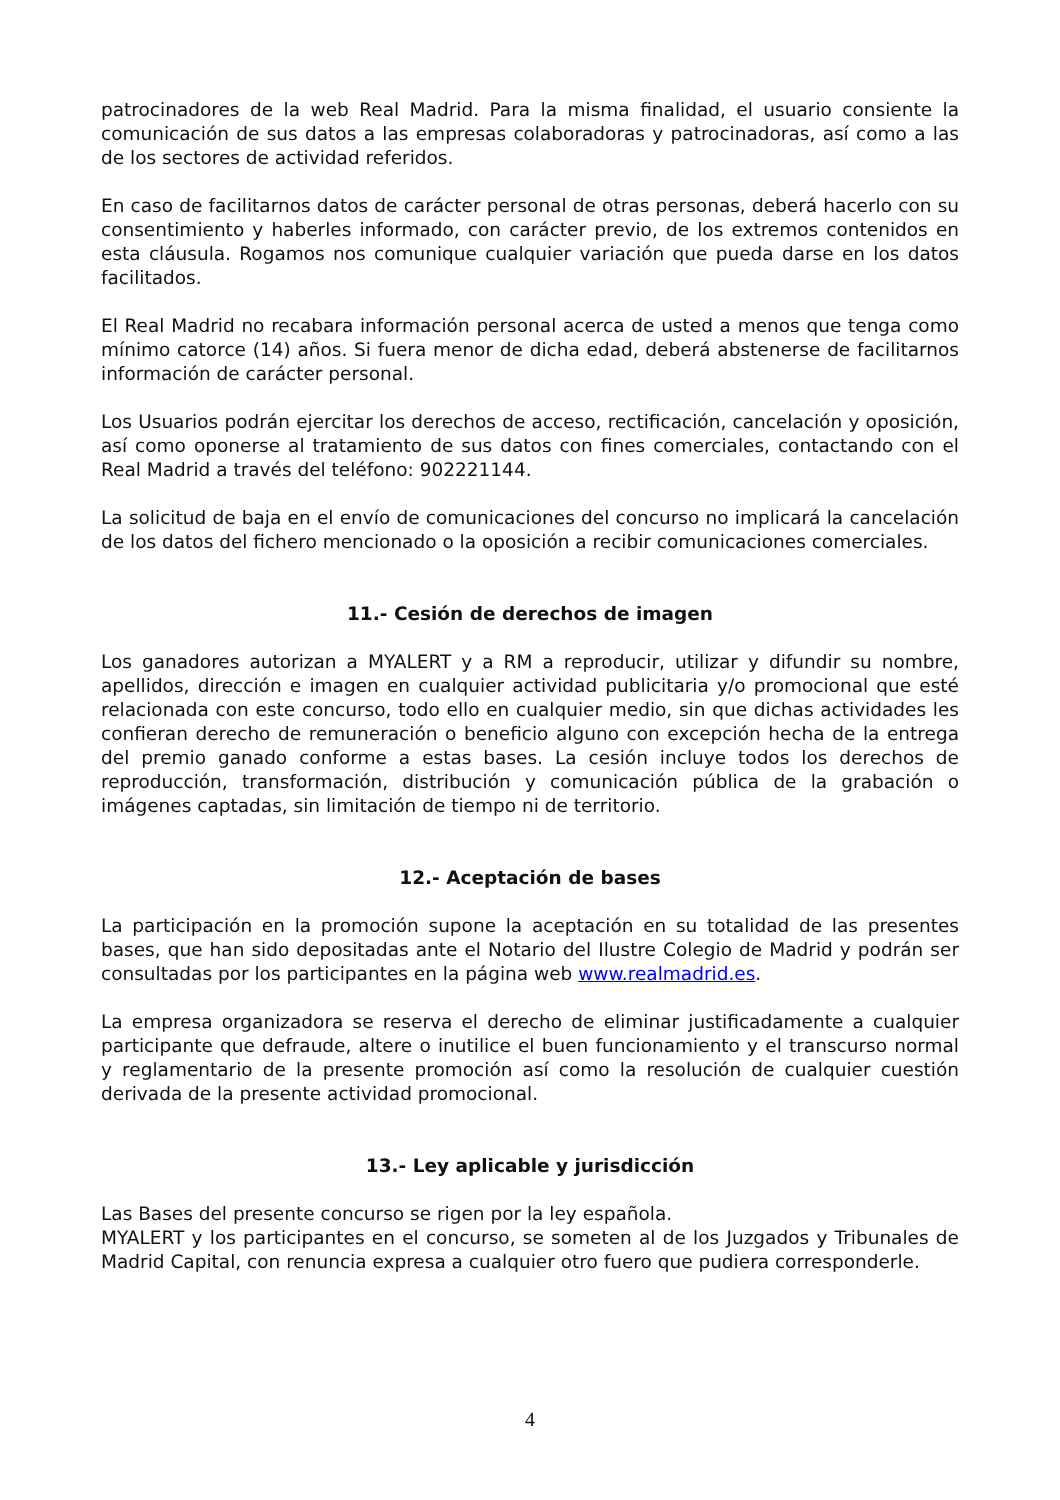patrocinadores de la web Real Madrid. Para la misma finalidad, el usuario consiente la comunicación de sus datos a las empresas colaboradoras y patrocinadoras, así como a las de los sectores de actividad referidos.
En caso de facilitarnos datos de carácter personal de otras personas, deberá hacerlo con su consentimiento y haberles informado, con carácter previo, de los extremos contenidos en esta cláusula. Rogamos nos comunique cualquier variación que pueda darse en los datos facilitados.
El Real Madrid no recabara información personal acerca de usted a menos que tenga como mínimo catorce (14) años. Si fuera menor de dicha edad, deberá abstenerse de facilitarnos información de carácter personal.
Los Usuarios podrán ejercitar los derechos de acceso, rectificación, cancelación y oposición, así como oponerse al tratamiento de sus datos con fines comerciales, contactando con el Real Madrid a través del teléfono: 902221144.
La solicitud de baja en el envío de comunicaciones del concurso no implicará la cancelación de los datos del fichero mencionado o la oposición a recibir comunicaciones comerciales.
11.- Cesión de derechos de imagen
Los ganadores autorizan a MYALERT y a RM a reproducir, utilizar y difundir su nombre, apellidos, dirección e imagen en cualquier actividad publicitaria y/o promocional que esté relacionada con este concurso, todo ello en cualquier medio, sin que dichas actividades les confieran derecho de remuneración o beneficio alguno con excepción hecha de la entrega del premio ganado conforme a estas bases. La cesión incluye todos los derechos de reproducción, transformación, distribución y comunicación pública de la grabación o imágenes captadas, sin limitación de tiempo ni de territorio.
12.- Aceptación de bases
La participación en la promoción supone la aceptación en su totalidad de las presentes bases, que han sido depositadas ante el Notario del Ilustre Colegio de Madrid y podrán ser consultadas por los participantes en la página web www.realmadrid.es.
La empresa organizadora se reserva el derecho de eliminar justificadamente a cualquier participante que defraude, altere o inutilice el buen funcionamiento y el transcurso normal y reglamentario de la presente promoción así como la resolución de cualquier cuestión derivada de la presente actividad promocional.
13.- Ley aplicable y jurisdicción
Las Bases del presente concurso se rigen por la ley española.
MYALERT y los participantes en el concurso, se someten al de los Juzgados y Tribunales de Madrid Capital, con renuncia expresa a cualquier otro fuero que pudiera corresponderle.
4